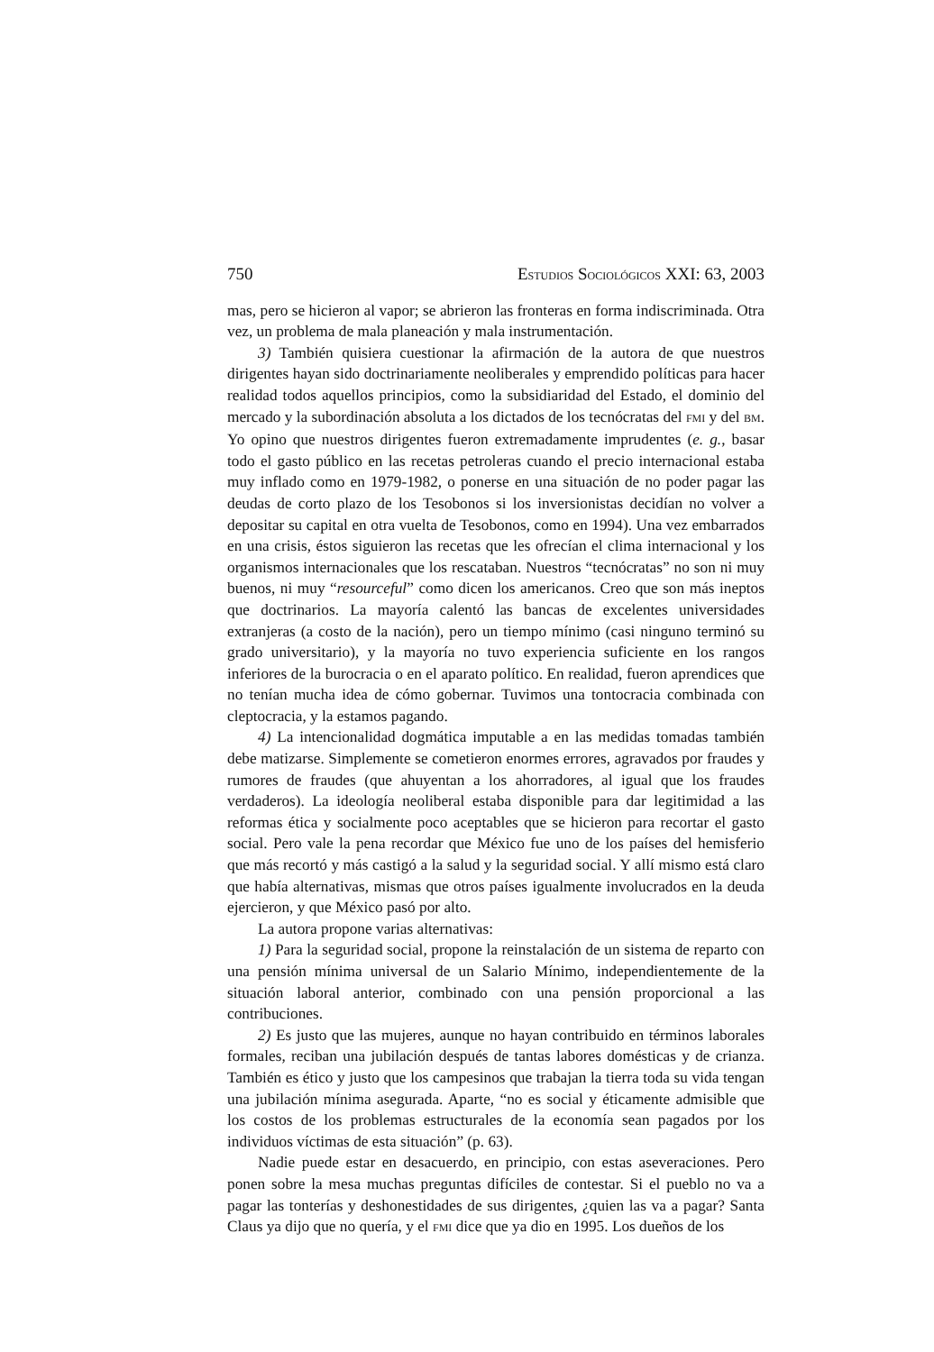750 ESTUDIOS SOCIOLÓGICOS XXI: 63, 2003
mas, pero se hicieron al vapor; se abrieron las fronteras en forma indiscriminada. Otra vez, un problema de mala planeación y mala instrumentación.
3) También quisiera cuestionar la afirmación de la autora de que nuestros dirigentes hayan sido doctrinariamente neoliberales y emprendido políticas para hacer realidad todos aquellos principios, como la subsidiaridad del Estado, el dominio del mercado y la subordinación absoluta a los dictados de los tecnócratas del FMI y del BM. Yo opino que nuestros dirigentes fueron extremadamente imprudentes (e. g., basar todo el gasto público en las recetas petroleras cuando el precio internacional estaba muy inflado como en 1979-1982, o ponerse en una situación de no poder pagar las deudas de corto plazo de los Tesobonos si los inversionistas decidían no volver a depositar su capital en otra vuelta de Tesobonos, como en 1994). Una vez embarrados en una crisis, éstos siguieron las recetas que les ofrecían el clima internacional y los organismos internacionales que los rescataban. Nuestros “tecnócratas” no son ni muy buenos, ni muy “resourceful” como dicen los americanos. Creo que son más ineptos que doctrinarios. La mayoría calentó las bancas de excelentes universidades extranjeras (a costo de la nación), pero un tiempo mínimo (casi ninguno terminó su grado universitario), y la mayoría no tuvo experiencia suficiente en los rangos inferiores de la burocracia o en el aparato político. En realidad, fueron aprendices que no tenían mucha idea de cómo gobernar. Tuvimos una tontocracia combinada con cleptocracia, y la estamos pagando.
4) La intencionalidad dogmática imputable a en las medidas tomadas también debe matizarse. Simplemente se cometieron enormes errores, agravados por fraudes y rumores de fraudes (que ahuyentan a los ahorradores, al igual que los fraudes verdaderos). La ideología neoliberal estaba disponible para dar legitimidad a las reformas ética y socialmente poco aceptables que se hicieron para recortar el gasto social. Pero vale la pena recordar que México fue uno de los países del hemisferio que más recortó y más castigó a la salud y la seguridad social. Y allí mismo está claro que había alternativas, mismas que otros países igualmente involucrados en la deuda ejercieron, y que México pasó por alto.
La autora propone varias alternativas:
1) Para la seguridad social, propone la reinstalación de un sistema de reparto con una pensión mínima universal de un Salario Mínimo, independientemente de la situación laboral anterior, combinado con una pensión proporcional a las contribuciones.
2) Es justo que las mujeres, aunque no hayan contribuido en términos laborales formales, reciban una jubilación después de tantas labores domésticas y de crianza. También es ético y justo que los campesinos que trabajan la tierra toda su vida tengan una jubilación mínima asegurada. Aparte, “no es social y éticamente admisible que los costos de los problemas estructurales de la economía sean pagados por los individuos víctimas de esta situación” (p. 63).
Nadie puede estar en desacuerdo, en principio, con estas aseveraciones. Pero ponen sobre la mesa muchas preguntas difíciles de contestar. Si el pueblo no va a pagar las tonterías y deshonestidades de sus dirigentes, ¿quien las va a pagar? Santa Claus ya dijo que no quería, y el FMI dice que ya dio en 1995. Los dueños de los